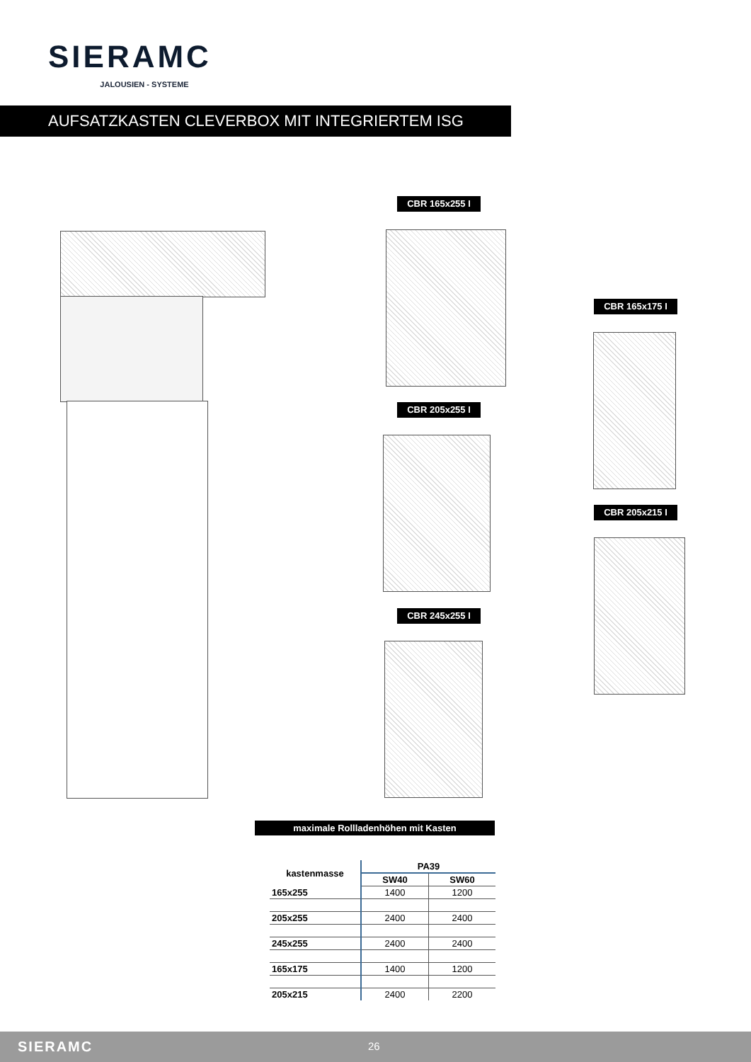SIERAMC
JALOUSIEN - SYSTEME
AUFSATZKASTEN CLEVERBOX MIT INTEGRIERTEM ISG
CBR 165x255 I
CBR 165x175 I
CBR 205x255 I
CBR 205x215 I
CBR 245x255 I
maximale Rollladenhöhen mit Kasten
| kastenmasse | PA39 | |
| --- | --- | --- |
| | SW40 | SW60 |
| 165x255 | 1400 | 1200 |
| 205x255 | 2400 | 2400 |
| 245x255 | 2400 | 2400 |
| 165x175 | 1400 | 1200 |
| 205x215 | 2400 | 2200 |
SIERAMC 26